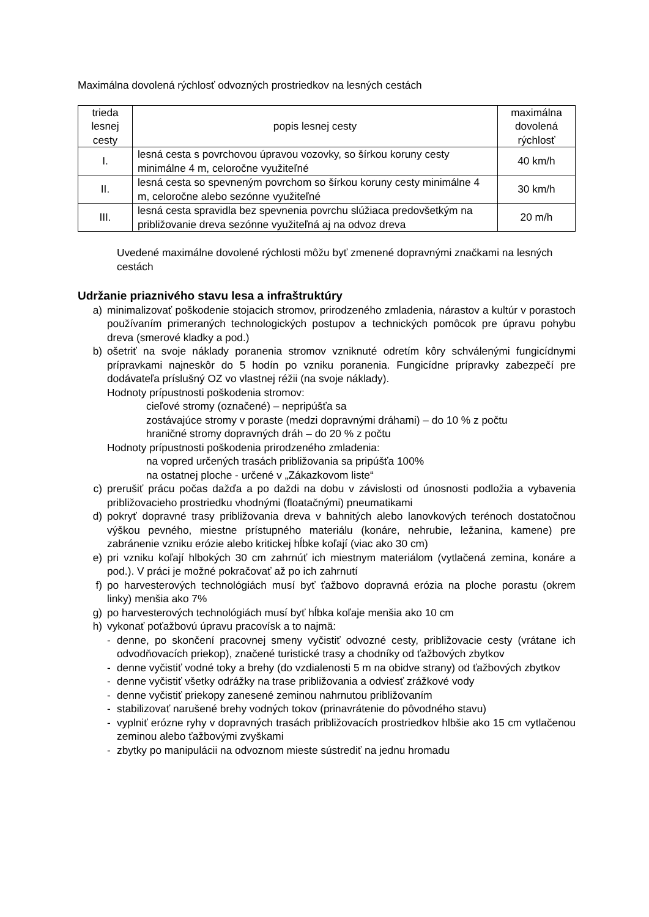Maximálna dovolená rýchlosť odvozných prostriedkov na lesných cestách
| trieda lesnej cesty | popis lesnej cesty | maximálna dovolená rýchlosť |
| --- | --- | --- |
| I. | lesná cesta s povrchovou úpravou vozovky, so šírkou koruny cesty minimálne 4 m, celoročne využiteľné | 40 km/h |
| II. | lesná cesta so spevneným povrchom so šírkou koruny cesty minimálne 4 m, celoročne alebo sezónne využiteľné | 30 km/h |
| III. | lesná cesta spravidla bez spevnenia povrchu slúžiaca predovšetkým na približovanie dreva sezónne využiteľná aj na odvoz dreva | 20 m/h |
Uvedené maximálne dovolené rýchlosti môžu byť zmenené dopravnými značkami na lesných cestách
Udržanie priaznivého stavu lesa a infraštruktúry
a) minimalizovať poškodenie stojacich stromov, prirodzeného zmladenia, nárastov a kultúr v porastoch používaním primeraných technologických postupov a technických pomôcok pre úpravu pohybu dreva (smerové kladky a pod.)
b) ošetriť na svoje náklady poranenia stromov vzniknuté odretím kôry schválenými fungicídnymi prípravkami najneskôr do 5 hodín po vzniku poranenia. Fungicídne prípravky zabezpečí pre dodávateľa príslušný OZ vo vlastnej réžii (na svoje náklady).
Hodnoty prípustnosti poškodenia stromov:
cieľové stromy (označené) – nepripúšťa sa
zostávajúce stromy v poraste (medzi dopravnými dráhami) – do 10 % z počtu
hraničné stromy dopravných dráh – do 20 % z počtu
Hodnoty prípustnosti poškodenia prirodzeného zmladenia:
na vopred určených trasách približovania sa pripúšťa 100%
na ostatnej ploche - určené v „Zákazkovom liste“
c) prerušiť prácu počas dažďa a po daždi na dobu v závislosti od únosnosti podložia a vybavenia približovacieho prostriedku vhodnými (floatačnými) pneumatikami
d) pokryť dopravné trasy približovania dreva v bahnitých alebo lanovkových terénoch dostatočnou výškou pevného, miestne prístupného materiálu (konáre, nehrubie, ležanina, kamene) pre zabránenie vzniku erózie alebo kritickej hĺbke koľají (viac ako 30 cm)
e) pri vzniku koľají hlbokých 30 cm zahrnúť ich miestnym materiálom (vytlačená zemina, konáre a pod.). V práci je možné pokračovať až po ich zahrnutí
f) po harvesterových technológiách musí byť ťažbovo dopravná erózia na ploche porastu (okrem linky) menšia ako 7%
g) po harvesterových technológiách musí byť hĺbka koľaje menšia ako 10 cm
h) vykonať poťažbovú úpravu pracovísk a to najmä:
- denne, po skončení pracovnej smeny vyčistiť odvozné cesty, približovacie cesty (vrátane ich odvodňovacích priekop), značené turistické trasy a chodníky od ťažbových zbytkov
- denne vyčistiť vodné toky a brehy (do vzdialenosti 5 m na obidve strany) od ťažbových zbytkov
- denne vyčistiť všetky odrážky na trase približovania a odviesť zrážkové vody
- denne vyčistiť priekopy zanesené zeminou nahrnutou približovaním
- stabilizovať narušené brehy vodných tokov (prinavrátenie do pôvodného stavu)
- vyplniť erózne ryhy v dopravných trasách približovacích prostriedkov hlbšie ako 15 cm vytlačenou zeminou alebo ťažbovými zvyškami
- zbytky po manipulácii na odvoznom mieste sústrediť na jednu hromadu